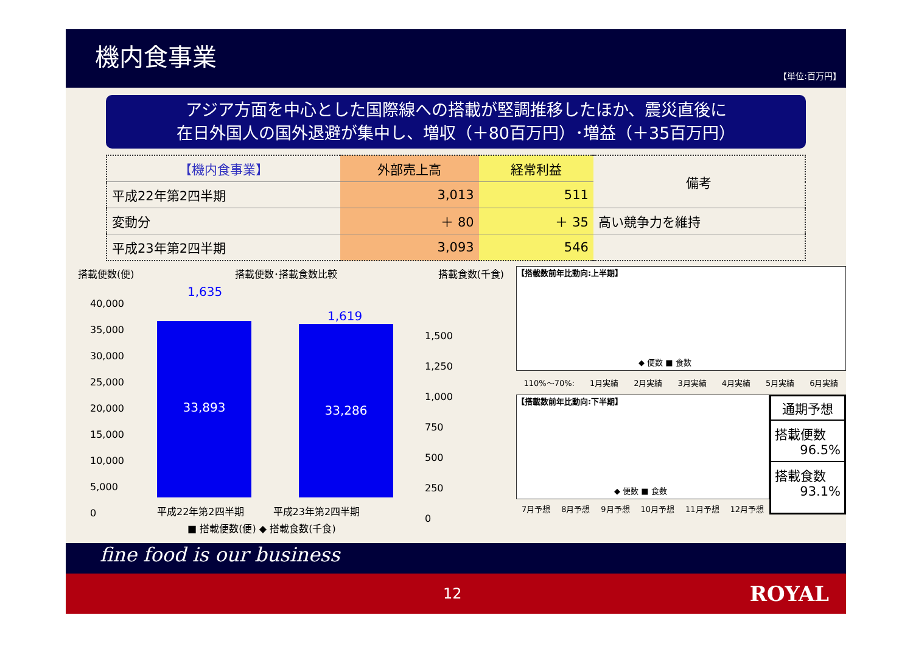機内食事業
【単位:百万円】
アジア方面を中心とした国際線への搭載が堅調推移したほか、震災直後に
在日外国人の国外退避が集中し、増収（＋80百万円）･増益（＋35百万円）
| 【機内食事業】 | 外部売上高 | 経常利益 | 備考 |
| --- | --- | --- | --- |
| 平成22年第2四半期 | 3,013 | 511 | |
| 変動分 | ＋ 80 | ＋ 35 | 高い競争力を維持 |
| 平成23年第2四半期 | 3,093 | 546 | |
搭載便数(便) 搭載便数･搭載食数比較 搭載食数(千食)
33,893 33,286
1,635
1,619
40,000
35,000
30,000
25,000
20,000
15,000
10,000
5,000
0
1,500
1,250
1,000
750
500
250
0
平成22年第2四半期　　　平成23年第2四半期
■ 搭載便数(便) ◆ 搭載食数(千食)
【搭載数前年比動向:上半期】
◆ 便数 ■ 食数
110%～70%: 1月実績 2月実績 3月実績 4月実績 5月実績 6月実績
【搭載数前年比動向:下半期】
◆ 便数 ■ 食数
7月予想 8月予想 9月予想 10月予想 11月予想 12月予想
通期予想
搭載便数
96.5%
搭載食数
93.1%
fine food is our business
12 ROYAL